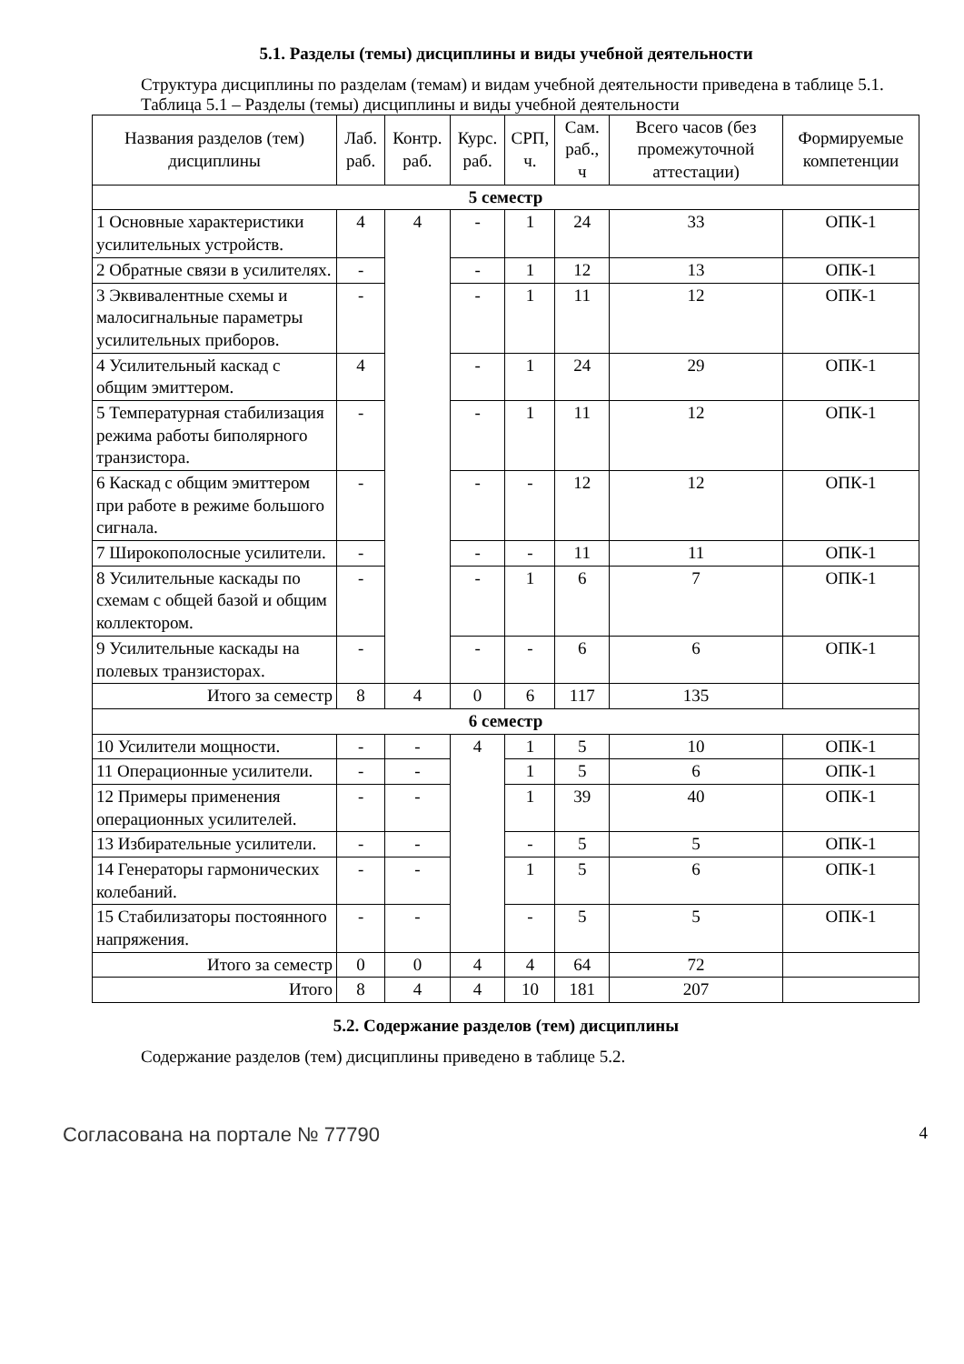5.1. Разделы (темы) дисциплины и виды учебной деятельности
Структура дисциплины по разделам (темам) и видам учебной деятельности приведена в таблице 5.1.
Таблица 5.1 – Разделы (темы) дисциплины и виды учебной деятельности
| Названия разделов (тем) дисциплины | Лаб. раб. | Контр. раб. | Курс. раб. | СРП, ч. | Сам. раб., ч | Всего часов (без промежуточной аттестации) | Формируемые компетенции |
| --- | --- | --- | --- | --- | --- | --- | --- |
| 5 семестр | | | | | | | |
| 1 Основные характеристики усилительных устройств. | 4 | 4 | - | 1 | 24 | 33 | ОПК-1 |
| 2 Обратные связи в усилителях. | - | | - | 1 | 12 | 13 | ОПК-1 |
| 3 Эквивалентные схемы и малосигнальные параметры усилительных приборов. | - | | - | 1 | 11 | 12 | ОПК-1 |
| 4 Усилительный каскад с общим эмиттером. | 4 | | - | 1 | 24 | 29 | ОПК-1 |
| 5 Температурная стабилизация режима работы биполярного транзистора. | - | | - | 1 | 11 | 12 | ОПК-1 |
| 6 Каскад с общим эмиттером при работе в режиме большого сигнала. | - | | - | - | 12 | 12 | ОПК-1 |
| 7 Широкополосные усилители. | - | | - | - | 11 | 11 | ОПК-1 |
| 8 Усилительные каскады по схемам с общей базой и общим коллектором. | - | | - | 1 | 6 | 7 | ОПК-1 |
| 9 Усилительные каскады на полевых транзисторах. | - | | - | - | 6 | 6 | ОПК-1 |
| Итого за семестр | 8 | 4 | 0 | 6 | 117 | 135 | |
| 6 семестр | | | | | | | |
| 10 Усилители мощности. | - | - | 4 | 1 | 5 | 10 | ОПК-1 |
| 11 Операционные усилители. | - | - | | 1 | 5 | 6 | ОПК-1 |
| 12 Примеры применения операционных усилителей. | - | - | | 1 | 39 | 40 | ОПК-1 |
| 13 Избирательные усилители. | - | - | | - | 5 | 5 | ОПК-1 |
| 14 Генераторы гармонических колебаний. | - | - | | 1 | 5 | 6 | ОПК-1 |
| 15 Стабилизаторы постоянного напряжения. | - | - | | - | 5 | 5 | ОПК-1 |
| Итого за семестр | 0 | 0 | 4 | 4 | 64 | 72 | |
| Итого | 8 | 4 | 4 | 10 | 181 | 207 | |
5.2. Содержание разделов (тем) дисциплины
Содержание разделов (тем) дисциплины приведено в таблице 5.2.
Согласована на портале № 77790 4